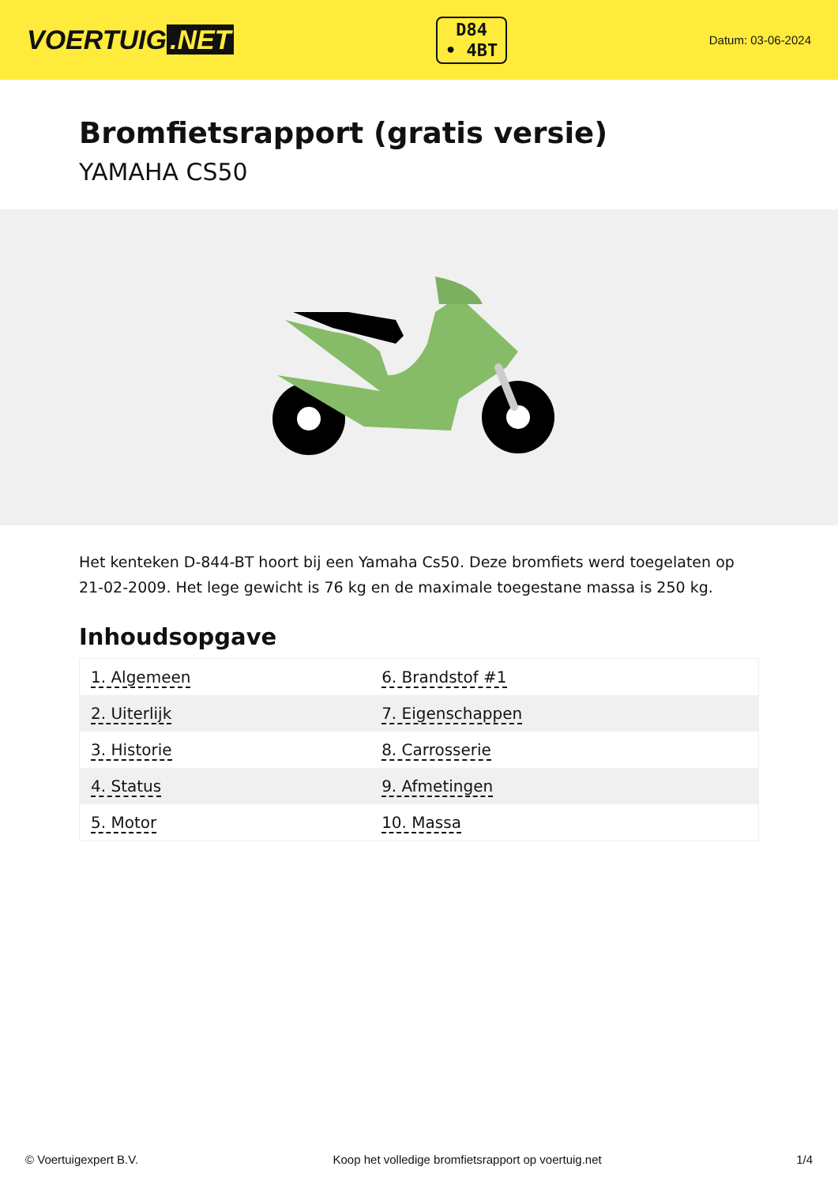VOERTUIG.NET
D84
• 4BT
Datum: 03-06-2024
Bromfietsrapport (gratis versie)
YAMAHA CS50
Het kenteken D-844-BT hoort bij een Yamaha Cs50. Deze bromfiets werd toegelaten op 21-02-2009. Het lege gewicht is 76 kg en de maximale toegestane massa is 250 kg.
Inhoudsopgave
| 1. Algemeen | 6. Brandstof #1 |
| 2. Uiterlijk | 7. Eigenschappen |
| 3. Historie | 8. Carrosserie |
| 4. Status | 9. Afmetingen |
| 5. Motor | 10. Massa |
© Voertuigexpert B.V. Koop het volledige bromfietsrapport op voertuig.net 1/4